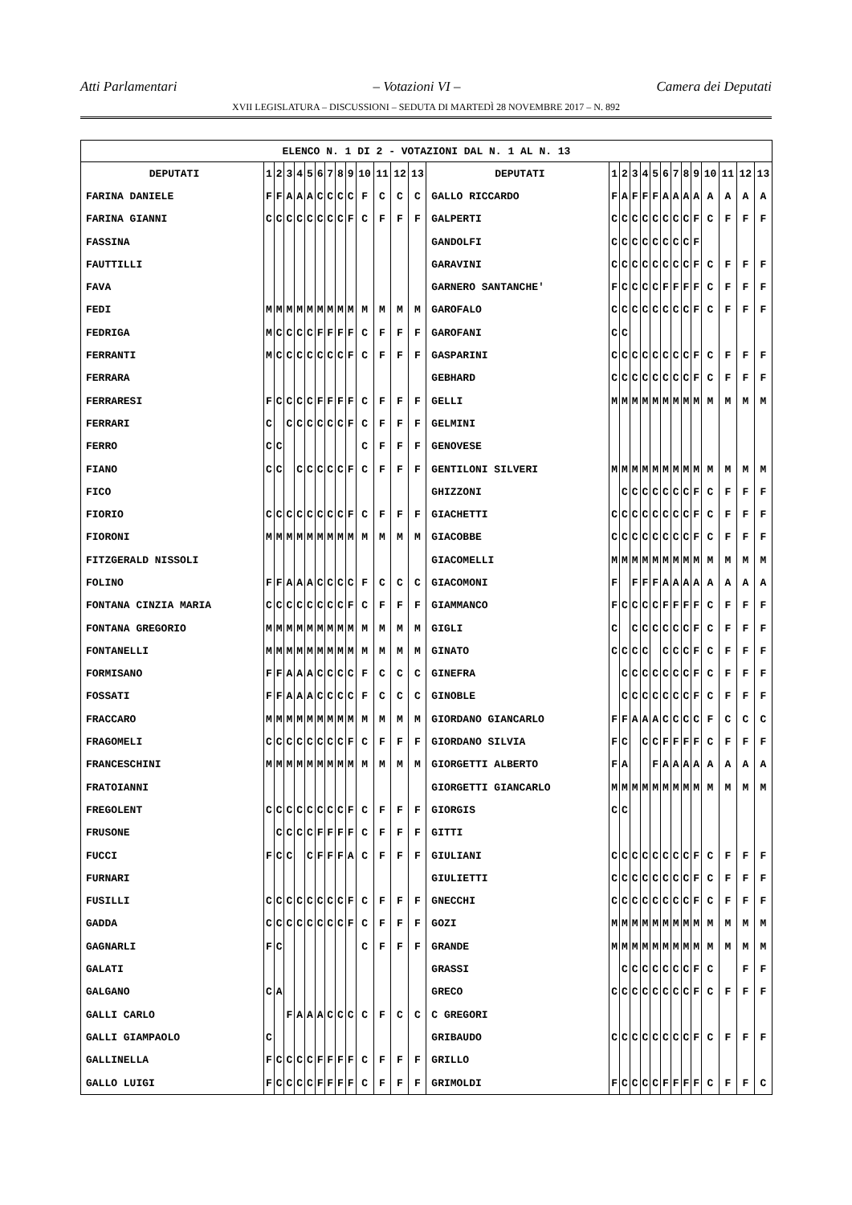Atti Parlamentari – Votazioni VI – Camera dei Deputati
XVII LEGISLATURA – DISCUSSIONI – SEDUTA DI MARTEDÌ 28 NOVEMBRE 2017 – N. 892
| ELENCO N. 1 DI 2 - VOTAZIONI DAL N. 1 AL N. 13 | | | | | | | | | | | | | | | | | | | | | | | | | | | |
| DEPUTATI | 1 | 2 | 3 | 4 | 5 | 6 | 7 | 8 | 9 | 10 | 11 | 12 | 13 | DEPUTATI | 1 | 2 | 3 | 4 | 5 | 6 | 7 | 8 | 9 | 10 | 11 | 12 | 13 |
| FARINA DANIELE | F | F | A | A | A | C | C | C | C | F | C | C | C | GALLO RICCARDO | F | A | F | F | F | A | A | A | A | A | A | A | A |
| FARINA GIANNI | C | C | C | C | C | C | C | C | F | C | F | F | F | GALPERTI | C | C | C | C | C | C | C | C | F | C | F | F | F |
| FASSINA | | | | | | | | | | | | | | GANDOLFI | C | C | C | C | C | C | C | C | F | | | | |
| FAUTTILLI | | | | | | | | | | | | | | GARAVINI | C | C | C | C | C | C | C | C | F | C | F | F | F |
| FAVA | | | | | | | | | | | | | | GARNERO SANTANCHE' | F | C | C | C | C | F | F | F | F | C | F | F | F |
| FEDI | M | M | M | M | M | M | M | M | M | M | M | M | M | GAROFALO | C | C | C | C | C | C | C | C | F | C | F | F | F |
| FEDRIGA | M | C | C | C | C | F | F | F | F | C | F | F | F | GAROFANI | C | C | | | | | | | | | | | |
| FERRANTI | M | C | C | C | C | C | C | C | F | C | F | F | F | GASPARINI | C | C | C | C | C | C | C | C | F | C | F | F | F |
| FERRARA | | | | | | | | | | | | | | GEBHARD | C | C | C | C | C | C | C | C | F | C | F | F | F |
| FERRARESI | F | C | C | C | C | F | F | F | F | C | F | F | F | GELLI | M | M | M | M | M | M | M | M | M | M | M | M | M |
| FERRARI | C | | C | C | C | C | C | C | F | C | F | F | F | GELMINI | | | | | | | | | | | | | |
| FERRO | C | C | | | | | | | | C | F | F | F | GENOVESE | | | | | | | | | | | | | |
| FIANO | C | C | | C | C | C | C | C | F | C | F | F | F | GENTILONI SILVERI | M | M | M | M | M | M | M | M | M | M | M | M | M |
| FICO | | | | | | | | | | | | | | GHIZZONI | | C | C | C | C | C | C | C | F | C | F | F | F |
| FIORIO | C | C | C | C | C | C | C | C | F | C | F | F | F | GIACHETTI | C | C | C | C | C | C | C | C | F | C | F | F | F |
| FIORONI | M | M | M | M | M | M | M | M | M | M | M | M | M | GIACOBBE | C | C | C | C | C | C | C | C | F | C | F | F | F |
| FITZGERALD NISSOLI | | | | | | | | | | | | | | GIACOMELLI | M | M | M | M | M | M | M | M | M | M | M | M | M |
| FOLINO | F | F | A | A | A | C | C | C | C | F | C | C | C | GIACOMONI | F | | F | F | F | A | A | A | A | A | A | A | A |
| FONTANA CINZIA MARIA | C | C | C | C | C | C | C | C | F | C | F | F | F | GIAMMANCO | F | C | C | C | C | F | F | F | F | C | F | F | F |
| FONTANA GREGORIO | M | M | M | M | M | M | M | M | M | M | M | M | M | GIGLI | C | | C | C | C | C | C | C | F | C | F | F | F |
| FONTANELLI | M | M | M | M | M | M | M | M | M | M | M | M | M | GINATO | C | C | C | C | | C | C | C | F | C | F | F | F |
| FORMISANO | F | F | A | A | A | C | C | C | C | F | C | C | C | GINEFRA | | C | C | C | C | C | C | C | F | C | F | F | F |
| FOSSATI | F | F | A | A | A | C | C | C | C | F | C | C | C | GINOBLE | | C | C | C | C | C | C | C | F | C | F | F | F |
| FRACCARO | M | M | M | M | M | M | M | M | M | M | M | M | M | GIORDANO GIANCARLO | F | F | A | A | A | C | C | C | C | F | C | C | C |
| FRAGOMELI | C | C | C | C | C | C | C | C | F | C | F | F | F | GIORDANO SILVIA | F | C | | C | C | F | F | F | F | C | F | F | F |
| FRANCESCHINI | M | M | M | M | M | M | M | M | M | M | M | M | M | GIORGETTI ALBERTO | F | A | | | F | A | A | A | A | A | A | A | A |
| FRATOIANNI | | | | | | | | | | | | | | GIORGETTI GIANCARLO | M | M | M | M | M | M | M | M | M | M | M | M | M |
| FREGOLENT | C | C | C | C | C | C | C | C | F | C | F | F | F | GIORGIS | C | C | | | | | | | | | | | |
| FRUSONE | | C | C | C | C | F | F | F | F | C | F | F | F | GITTI | | | | | | | | | | | | | |
| FUCCI | F | C | C | | C | F | F | F | A | C | F | F | F | GIULIANI | C | C | C | C | C | C | C | C | F | C | F | F | F |
| FURNARI | | | | | | | | | | | | | | GIULIETTI | C | C | C | C | C | C | C | C | F | C | F | F | F |
| FUSILLI | C | C | C | C | C | C | C | C | F | C | F | F | F | GNECCHI | C | C | C | C | C | C | C | C | F | C | F | F | F |
| GADDA | C | C | C | C | C | C | C | C | F | C | F | F | F | GOZI | M | M | M | M | M | M | M | M | M | M | M | M | M |
| GAGNARLI | F | C | | | | | | | | C | F | F | F | GRANDE | M | M | M | M | M | M | M | M | M | M | M | M | M |
| GALATI | | | | | | | | | | | | | | GRASSI | | C | C | C | C | C | C | C | F | C | | F | F |
| GALGANO | C | A | | | | | | | | | | | | GRECO | C | C | C | C | C | C | C | C | F | C | F | F | F |
| GALLI CARLO | | | F | A | A | A | C | C | C | C | F | C | C | C GREGORI | | | | | | | | | | | | | |
| GALLI GIAMPAOLO | C | | | | | | | | | | | | | GRIBAUDO | C | C | C | C | C | C | C | C | F | C | F | F | F |
| GALLINELLA | F | C | C | C | C | F | F | F | F | C | F | F | F | GRILLO | | | | | | | | | | | | | |
| GALLO LUIGI | F | C | C | C | C | F | F | F | F | C | F | F | F | GRIMOLDI | F | C | C | C | C | F | F | F | F | C | F | F | C |